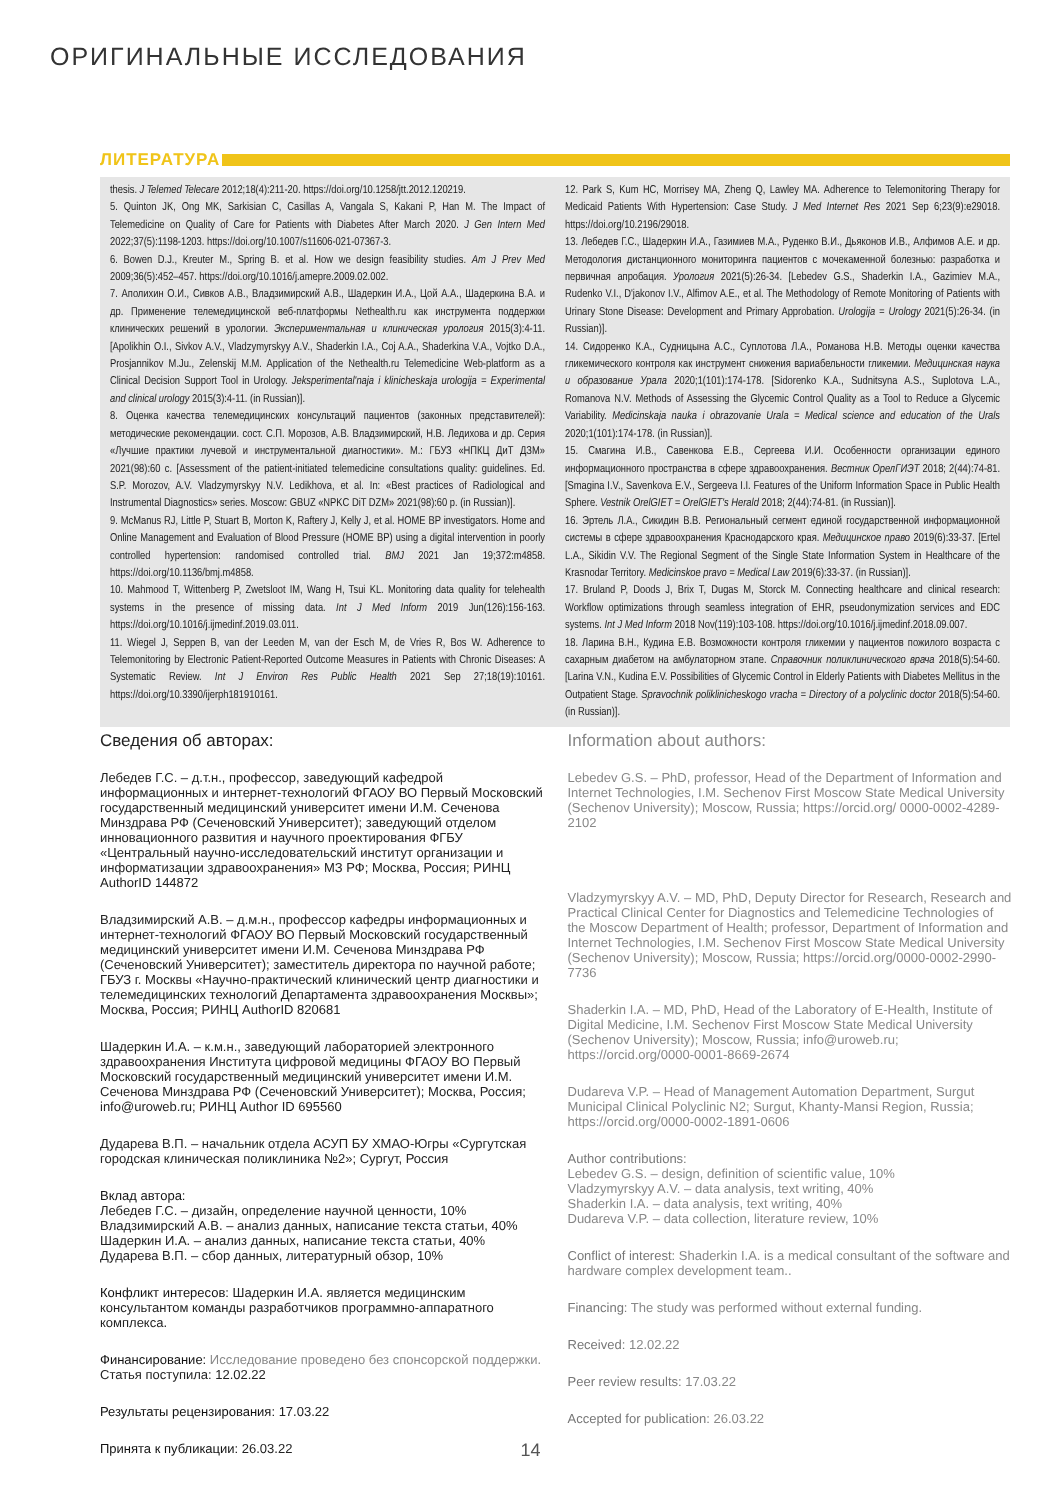ОРИГИНАЛЬНЫЕ ИССЛЕДОВАНИЯ
ЛИТЕРАТУРА
thesis. J Telemed Telecare 2012;18(4):211-20. https://doi.org/10.1258/jtt.2012.120219.
5. Quinton JK, Ong MK, Sarkisian C, Casillas A, Vangala S, Kakani P, Han M. The Impact of Telemedicine on Quality of Care for Patients with Diabetes After March 2020. J Gen Intern Med 2022;37(5):1198-1203. https://doi.org/10.1007/s11606-021-07367-3.
6. Bowen D.J., Kreuter M., Spring B. et al. How we design feasibility studies. Am J Prev Med 2009;36(5):452–457. https://doi.org/10.1016/j.amepre.2009.02.002.
7. Аполихин О.И., Сивков А.В., Владзимирский А.В., Шадеркин И.А., Цой А.А., Шадеркина В.А. и др. Применение телемедицинской веб-платформы Nethealth.ru как инструмента поддержки клинических решений в урологии. Экспериментальная и клиническая урология 2015(3):4-11. [Apolikhin O.I., Sivkov A.V., Vladzymyrskyy A.V., Shaderkin I.A., Coj A.A., Shaderkina V.A., Vojtko D.A., Prosjannikov M.Ju., Zelenskij M.M. Application of the Nethealth.ru Telemedicine Web-platform as a Clinical Decision Support Tool in Urology. Jeksperimental'naja i klinicheskaja urologija = Experimental and clinical urology 2015(3):4-11. (in Russian)].
8. Оценка качества телемедицинских консультаций пациентов (законных представителей): методические рекомендации. сост. С.П. Морозов, А.В. Владзимирский, Н.В. Ледихова и др. Серия «Лучшие практики лучевой и инструментальной диагностики». М.: ГБУЗ «НПКЦ ДиТ ДЗМ» 2021(98):60 с. [Assessment of the patient-initiated telemedicine consultations quality: guidelines. Ed. S.P. Morozov, A.V. Vladzymyrskyy N.V. Ledikhova, et al. In: «Best practices of Radiological and Instrumental Diagnostics» series. Moscow: GBUZ «NPKC DiT DZM» 2021(98):60 p. (in Russian)].
9. McManus RJ, Little P, Stuart B, Morton K, Raftery J, Kelly J, et al. HOME BP investigators. Home and Online Management and Evaluation of Blood Pressure (HOME BP) using a digital intervention in poorly controlled hypertension: randomised controlled trial. BMJ 2021 Jan 19;372:m4858. https://doi.org/10.1136/bmj.m4858.
10. Mahmood T, Wittenberg P, Zwetsloot IM, Wang H, Tsui KL. Monitoring data quality for telehealth systems in the presence of missing data. Int J Med Inform 2019 Jun(126):156-163. https://doi.org/10.1016/j.ijmedinf.2019.03.011.
11. Wiegel J, Seppen B, van der Leeden M, van der Esch M, de Vries R, Bos W. Adherence to Telemonitoring by Electronic Patient-Reported Outcome Measures in Patients with Chronic Diseases: A Systematic Review. Int J Environ Res Public Health 2021 Sep 27;18(19):10161. https://doi.org/10.3390/ijerph181910161.
12. Park S, Kum HC, Morrisey MA, Zheng Q, Lawley MA. Adherence to Telemonitoring Therapy for Medicaid Patients With Hypertension: Case Study. J Med Internet Res 2021 Sep 6;23(9):e29018. https://doi.org/10.2196/29018.
13. Лебедев Г.С., Шадеркин И.А., Газимиев М.А., Руденко В.И., Дьяконов И.В., Алфимов А.Е. и др. Методология дистанционного мониторинга пациентов с мочекаменной болезнью: разработка и первичная апробация. Урология 2021(5):26-34. [Lebedev G.S., Shaderkin I.A., Gazimiev M.A., Rudenko V.I., D'jakonov I.V., Alfimov A.E., et al. The Methodology of Remote Monitoring of Patients with Urinary Stone Disease: Development and Primary Approbation. Urologija = Urology 2021(5):26-34. (in Russian)].
14. Сидоренко К.А., Судницына А.С., Суплотова Л.А., Романова Н.В. Методы оценки качества гликемического контроля как инструмент снижения вариабельности гликемии. Медицинская наука и образование Урала 2020;1(101):174-178. [Sidorenko K.A., Sudnitsyna A.S., Suplotova L.A., Romanova N.V. Methods of Assessing the Glycemic Control Quality as a Tool to Reduce a Glycemic Variability. Medicinskaja nauka i obrazovanie Urala = Medical science and education of the Urals 2020;1(101):174-178. (in Russian)].
15. Смагина И.В., Савенкова Е.В., Сергеева И.И. Особенности организации единого информационного пространства в сфере здравоохранения. Вестник ОрелГИЭТ 2018; 2(44):74-81. [Smagina I.V., Savenkova E.V., Sergeeva I.I. Features of the Uniform Information Space in Public Health Sphere. Vestnik OrelGIET = OrelGIET's Herald 2018; 2(44):74-81. (in Russian)].
16. Эртель Л.А., Сикидин В.В. Региональный сегмент единой государственной информационной системы в сфере здравоохранения Краснодарского края. Медицинское право 2019(6):33-37. [Ertel L.A., Sikidin V.V. The Regional Segment of the Single State Information System in Healthcare of the Krasnodar Territory. Medicinskoe pravo = Medical Law 2019(6):33-37. (in Russian)].
17. Bruland P, Doods J, Brix T, Dugas M, Storck M. Connecting healthcare and clinical research: Workflow optimizations through seamless integration of EHR, pseudonymization services and EDC systems. Int J Med Inform 2018 Nov(119):103-108. https://doi.org/10.1016/j.ijmedinf.2018.09.007.
18. Ларина В.Н., Кудина Е.В. Возможности контроля гликемии у пациентов пожилого возраста с сахарным диабетом на амбулаторном этапе. Справочник поликлинического врача 2018(5):54-60. [Larina V.N., Kudina E.V. Possibilities of Glycemic Control in Elderly Patients with Diabetes Mellitus in the Outpatient Stage. Spravochnik poliklinicheskogo vracha = Directory of a polyclinic doctor 2018(5):54-60. (in Russian)].
Сведения об авторах:
Лебедев Г.С. – д.т.н., профессор, заведующий кафедрой информационных и интернет-технологий ФГАОУ ВО Первый Московский государственный медицинский университет имени И.М. Сеченова Минздрава РФ (Сеченовский Университет); заведующий отделом инновационного развития и научного проектирования ФГБУ «Центральный научно-исследовательский институт организации и информатизации здравоохранения» МЗ РФ; Москва, Россия; РИНЦ AuthorID 144872
Владзимирский А.В. – д.м.н., профессор кафедры информационных и интернет-технологий ФГАОУ ВО Первый Московский государственный медицинский университет имени И.М. Сеченова Минздрава РФ (Сеченовский Университет); заместитель директора по научной работе; ГБУЗ г. Москвы «Научно-практический клинический центр диагностики и телемедицинских технологий Департамента здравоохранения Москвы»; Москва, Россия; РИНЦ AuthorID 820681
Шадеркин И.А. – к.м.н., заведующий лабораторией электронного здравоохранения Института цифровой медицины ФГАОУ ВО Первый Московский государственный медицинский университет имени И.М. Сеченова Минздрава РФ (Сеченовский Университет); Москва, Россия; info@uroweb.ru; РИНЦ Author ID 695560
Дударева В.П. – начальник отдела АСУП БУ ХМАО-Югры «Сургутская городская клиническая поликлиника №2»; Сургут, Россия
Вклад автора:
Лебедев Г.С. – дизайн, определение научной ценности, 10%
Владзимирский А.В. – анализ данных, написание текста статьи, 40%
Шадеркин И.А. – анализ данных, написание текста статьи, 40%
Дударева В.П. – сбор данных, литературный обзор, 10%
Конфликт интересов: Шадеркин И.А. является медицинским консультантом команды разработчиков программно-аппаратного комплекса.
Финансирование: Исследование проведено без спонсорской поддержки.
Статья поступила: 12.02.22
Результаты рецензирования: 17.03.22
Принята к публикации: 26.03.22
Information about authors:
Lebedev G.S. – PhD, professor, Head of the Department of Information and Internet Technologies, I.M. Sechenov First Moscow State Medical University (Sechenov University); Moscow, Russia; https://orcid.org/ 0000-0002-4289-2102
Vladzymyrskyy A.V. – MD, PhD, Deputy Director for Research, Research and Practical Clinical Center for Diagnostics and Telemedicine Technologies of the Moscow Department of Health; professor, Department of Information and Internet Technologies, I.M. Sechenov First Moscow State Medical University (Sechenov University); Moscow, Russia; https://orcid.org/0000-0002-2990-7736
Shaderkin I.A. – MD, PhD, Head of the Laboratory of E-Health, Institute of Digital Medicine, I.M. Sechenov First Moscow State Medical University (Sechenov University); Moscow, Russia; info@uroweb.ru; https://orcid.org/0000-0001-8669-2674
Dudareva V.P. – Head of Management Automation Department, Surgut Municipal Clinical Polyclinic N2; Surgut, Khanty-Mansi Region, Russia; https://orcid.org/0000-0002-1891-0606
Author contributions:
Lebedev G.S. – design, definition of scientific value, 10%
Vladzymyrskyy A.V. – data analysis, text writing, 40%
Shaderkin I.A. – data analysis, text writing, 40%
Dudareva V.P. – data collection, literature review, 10%
Conflict of interest: Shaderkin I.A. is a medical consultant of the software and hardware complex development team..
Financing: The study was performed without external funding.
Received: 12.02.22
Peer review results: 17.03.22
Accepted for publication: 26.03.22
14